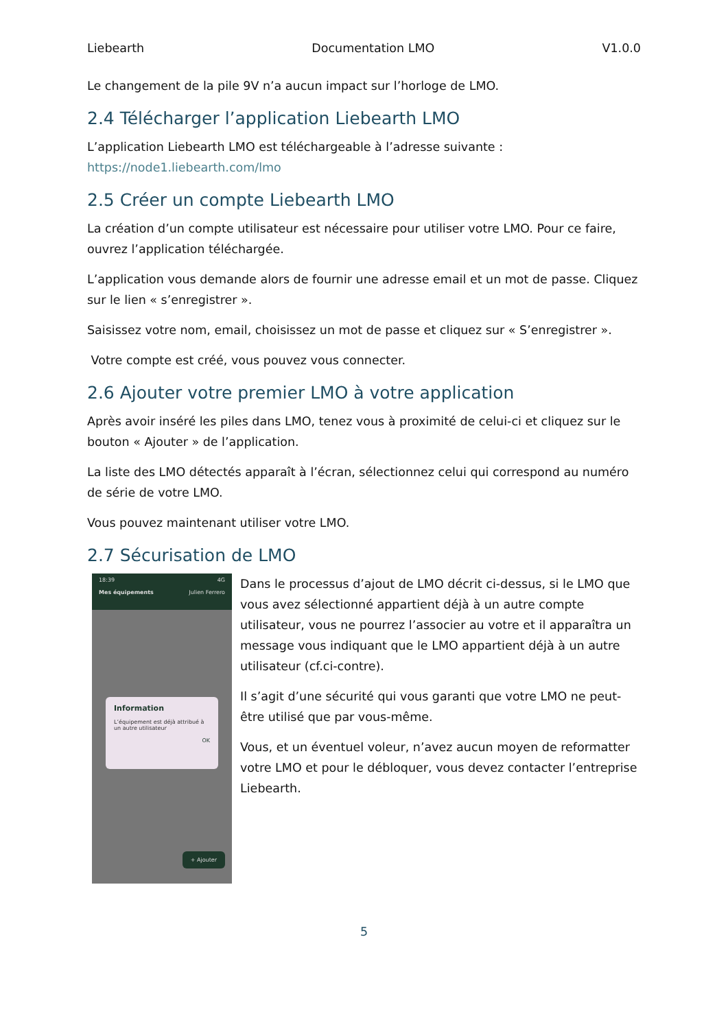Liebearth Documentation LMO V1.0.0
Le changement de la pile 9V n’a aucun impact sur l’horloge de LMO.
2.4 Télécharger l’application Liebearth LMO
L’application Liebearth LMO est téléchargeable à l’adresse suivante :
https://node1.liebearth.com/lmo
2.5 Créer un compte Liebearth LMO
La création d’un compte utilisateur est nécessaire pour utiliser votre LMO. Pour ce faire, ouvrez l’application téléchargée.
L’application vous demande alors de fournir une adresse email et un mot de passe. Cliquez sur le lien « s’enregistrer ».
Saisissez votre nom, email, choisissez un mot de passe et cliquez sur « S’enregistrer ».
Votre compte est créé, vous pouvez vous connecter.
2.6 Ajouter votre premier LMO à votre application
Après avoir inséré les piles dans LMO, tenez vous à proximité de celui-ci et cliquez sur le bouton « Ajouter » de l’application.
La liste des LMO détectés apparaît à l’écran, sélectionnez celui qui correspond au numéro de série de votre LMO.
Vous pouvez maintenant utiliser votre LMO.
2.7 Sécurisation de LMO
18:39 4G
Mes équipements Julien Ferrero
Information
L’équipement est déjà attribué à un autre utilisateur
OK
+ Ajouter
Dans le processus d’ajout de LMO décrit ci-dessus, si le LMO que vous avez sélectionné appartient déjà à un autre compte utilisateur, vous ne pourrez l’associer au votre et il apparaîtra un message vous indiquant que le LMO appartient déjà à un autre utilisateur (cf.ci-contre).
Il s’agit d’une sécurité qui vous garanti que votre LMO ne peut-être utilisé que par vous-même.
Vous, et un éventuel voleur, n’avez aucun moyen de reformatter votre LMO et pour le débloquer, vous devez contacter l’entreprise Liebearth.
5